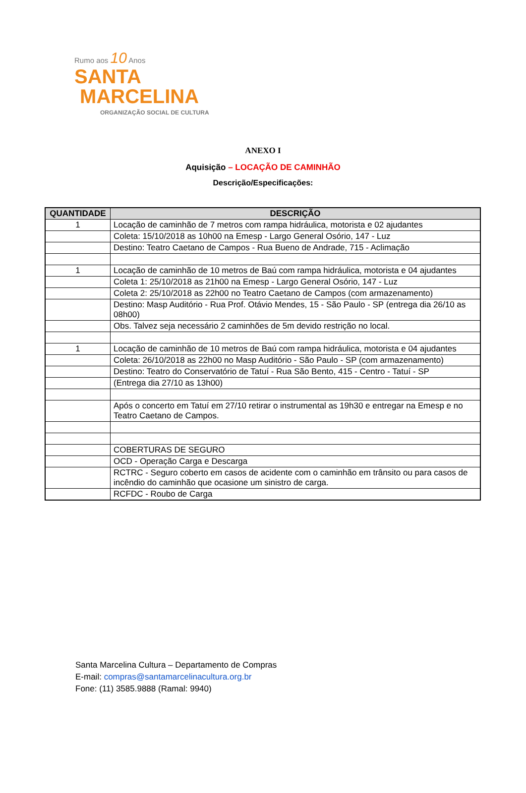Rumo aos 10 Anos
SANTA
MARCELINA
ORGANIZAÇÃO SOCIAL DE CULTURA
ANEXO I
Aquisição – LOCAÇÃO DE CAMINHÃO
Descrição/Especificações:
| QUANTIDADE | DESCRIÇÃO |
| --- | --- |
| 1 | Locação de caminhão de 7 metros com rampa hidráulica, motorista e 02 ajudantes |
| | Coleta: 15/10/2018 as 10h00 na Emesp - Largo General Osório, 147 - Luz |
| | Destino: Teatro Caetano de Campos - Rua Bueno de Andrade, 715 - Aclimação |
| 1 | Locação de caminhão de 10 metros de Baú com rampa hidráulica, motorista e 04 ajudantes |
| | Coleta 1: 25/10/2018 as 21h00 na Emesp - Largo General Osório, 147 - Luz |
| | Coleta 2: 25/10/2018 as 22h00 no Teatro Caetano de Campos (com armazenamento) |
| | Destino: Masp Auditório - Rua Prof. Otávio Mendes, 15 - São Paulo - SP (entrega dia 26/10 as 08h00) |
| | Obs. Talvez seja necessário 2 caminhões de 5m devido restrição no local. |
| 1 | Locação de caminhão de 10 metros de Baú com rampa hidráulica, motorista e 04 ajudantes |
| | Coleta: 26/10/2018 as 22h00 no Masp Auditório - São Paulo - SP (com armazenamento) |
| | Destino: Teatro do Conservatório de Tatuí - Rua São Bento, 415 - Centro - Tatuí - SP |
| | (Entrega dia 27/10 as 13h00) |
| | Após o concerto em Tatuí em 27/10 retirar o instrumental as 19h30 e entregar na Emesp e no Teatro Caetano de Campos. |
| | COBERTURAS DE SEGURO |
| | OCD - Operação Carga e Descarga |
| | RCTRC - Seguro coberto em casos de acidente com o caminhão em trânsito ou para casos de incêndio do caminhão que ocasione um sinistro de carga. |
| | RCFDC - Roubo de Carga |
Santa Marcelina Cultura – Departamento de Compras
E-mail: compras@santamarcelinacultura.org.br
Fone: (11) 3585.9888 (Ramal: 9940)